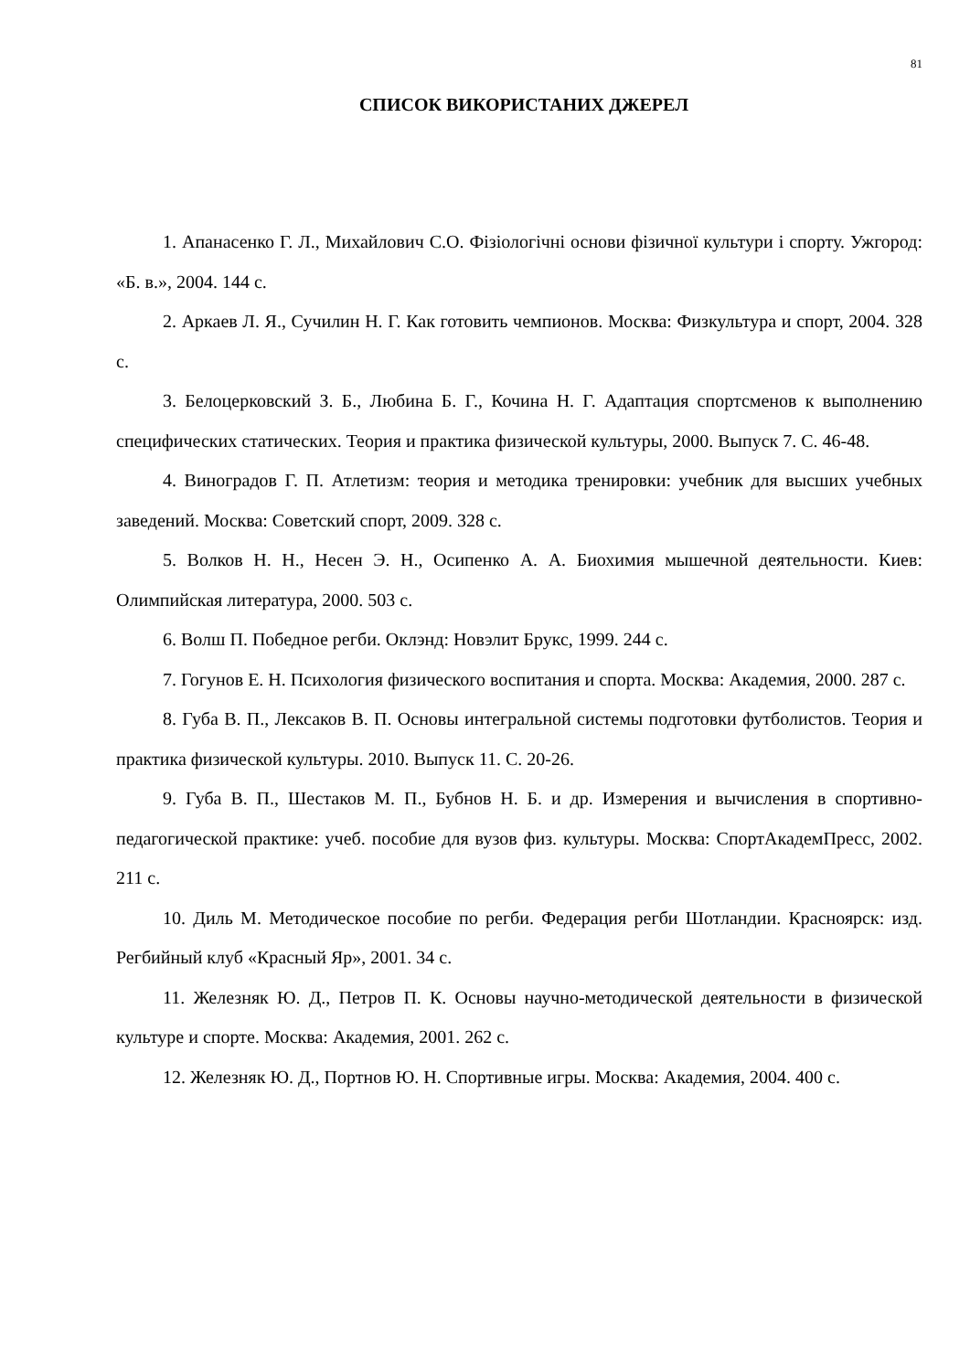81
СПИСОК ВИКОРИСТАНИХ ДЖЕРЕЛ
1. Апанасенко Г. Л., Михайлович С.О. Фізіологічні основи фізичної культури і спорту. Ужгород: «Б. в.», 2004. 144 с.
2. Аркаев Л. Я., Сучилин Н. Г. Как готовить чемпионов. Москва: Физкультура и спорт, 2004. 328 с.
3. Белоцерковский З. Б., Любина Б. Г., Кочина Н. Г. Адаптация спортсменов к выполнению специфических статических. Теория и практика физической культуры, 2000. Выпуск 7. С. 46-48.
4. Виноградов Г. П. Атлетизм: теория и методика тренировки: учебник для высших учебных заведений. Москва: Советский спорт, 2009. 328 с.
5. Волков Н. Н., Несен Э. Н., Осипенко А. А. Биохимия мышечной деятельности. Киев: Олимпийская литература, 2000. 503 с.
6. Волш П. Победное регби. Оклэнд: Новэлит Брукс, 1999. 244 с.
7. Гогунов Е. Н. Психология физического воспитания и спорта. Москва: Академия, 2000. 287 с.
8. Губа В. П., Лексаков В. П. Основы интегральной системы подготовки футболистов. Теория и практика физической культуры. 2010. Выпуск 11. С. 20-26.
9. Губа В. П., Шестаков М. П., Бубнов Н. Б. и др. Измерения и вычисления в спортивно-педагогической практике: учеб. пособие для вузов физ. культуры. Москва: СпортАкадемПресс, 2002. 211 с.
10. Диль М. Методическое пособие по регби. Федерация регби Шотландии. Красноярск: изд. Регбийный клуб «Красный Яр», 2001. 34 с.
11. Железняк Ю. Д., Петров П. К. Основы научно-методической деятельности в физической культуре и спорте. Москва: Академия, 2001. 262 с.
12. Железняк Ю. Д., Портнов Ю. Н. Спортивные игры. Москва: Академия, 2004. 400 с.